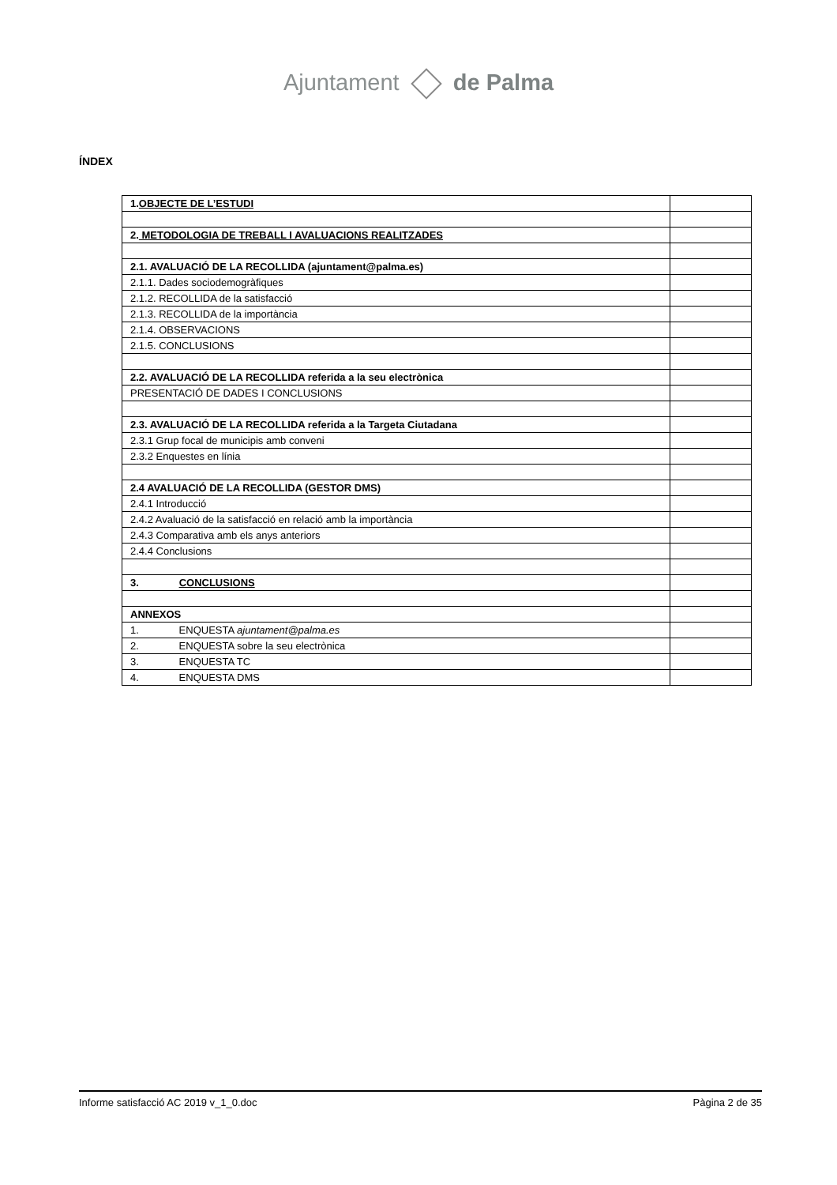Ajuntament de Palma
ÍNDEX
| 1. OBJECTE DE L’ESTUDI | |
| 2. METODOLOGIA DE TREBALL I AVALUACIONS REALITZADES | |
| 2.1. AVALUACIÓ DE LA RECOLLIDA (ajuntament@palma.es) | |
| 2.1.1. Dades sociodemogràfiques | |
| 2.1.2. RECOLLIDA de la satisfacció | |
| 2.1.3. RECOLLIDA de la importància | |
| 2.1.4. OBSERVACIONS | |
| 2.1.5. CONCLUSIONS | |
| 2.2. AVALUACIÓ DE LA RECOLLIDA referida a la seu electrònica | |
| PRESENTACIÓ DE DADES I CONCLUSIONS | |
| 2.3. AVALUACIÓ DE LA RECOLLIDA referida a la Targeta Ciutadana | |
| 2.3.1 Grup focal de municipis amb conveni | |
| 2.3.2 Enquestes en línia | |
| 2.4 AVALUACIÓ DE LA RECOLLIDA (GESTOR DMS) | |
| 2.4.1 Introducció | |
| 2.4.2 Avaluació de la satisfacció en relació amb la importància | |
| 2.4.3 Comparativa amb els anys anteriors | |
| 2.4.4 Conclusions | |
| 3. CONCLUSIONS | |
| ANNEXOS | |
| 1. ENQUESTA ajuntament@palma.es | |
| 2. ENQUESTA sobre la seu electrònica | |
| 3. ENQUESTA TC | |
| 4. ENQUESTA DMS | |
Informe satisfacció AC 2019 v_1_0.doc Pàgina 2 de 35